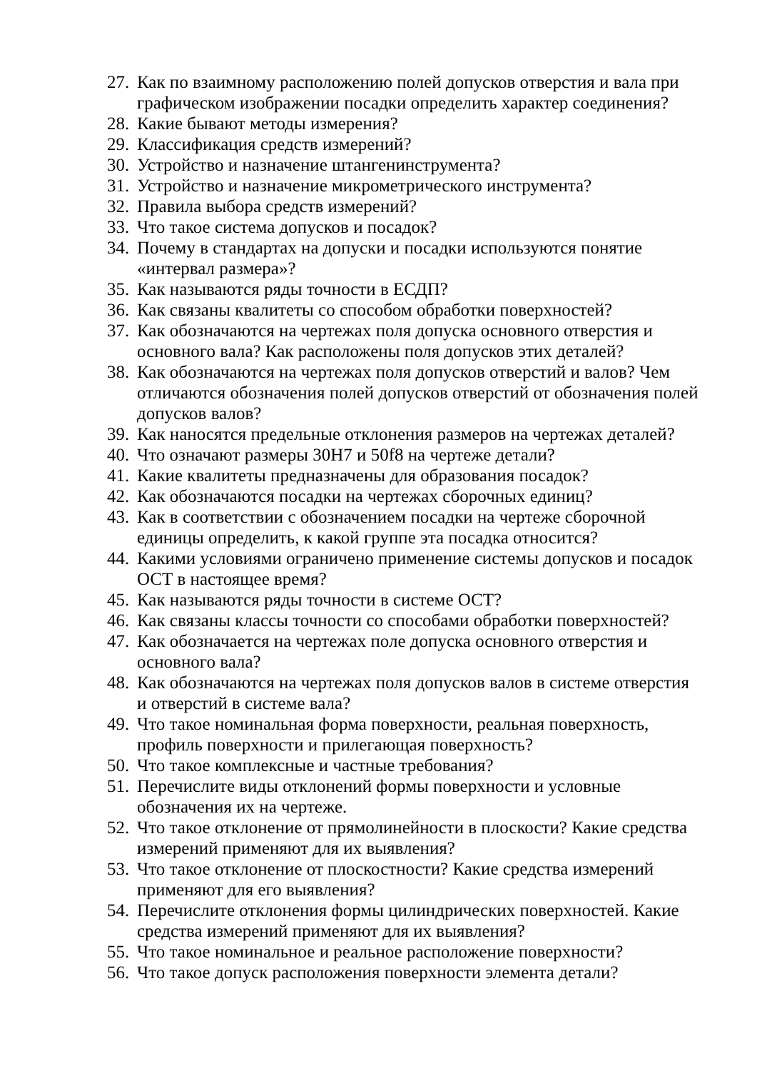27. Как по взаимному расположению полей допусков отверстия и вала при графическом изображении посадки определить характер соединения?
28. Какие бывают методы измерения?
29. Классификация средств измерений?
30. Устройство и назначение штангенинструмента?
31. Устройство и назначение микрометрического инструмента?
32. Правила выбора средств измерений?
33. Что такое система допусков и посадок?
34. Почему в стандартах на допуски и посадки используются понятие «интервал размера»?
35. Как называются ряды точности в ЕСДП?
36. Как связаны квалитеты со способом обработки поверхностей?
37. Как обозначаются на чертежах поля допуска основного отверстия и основного вала? Как расположены поля допусков этих деталей?
38. Как обозначаются на чертежах поля допусков отверстий и валов? Чем отличаются обозначения полей допусков отверстий от обозначения полей допусков валов?
39. Как наносятся предельные отклонения размеров на чертежах деталей?
40. Что означают размеры 30H7 и 50f8 на чертеже детали?
41. Какие квалитеты предназначены для образования посадок?
42. Как обозначаются посадки на чертежах сборочных единиц?
43. Как в соответствии с обозначением посадки на чертеже сборочной единицы определить, к какой группе эта посадка относится?
44. Какими условиями ограничено применение системы допусков и посадок ОСТ в настоящее время?
45. Как называются ряды точности в системе ОСТ?
46. Как связаны классы точности со способами обработки поверхностей?
47. Как обозначается на чертежах поле допуска основного отверстия и основного вала?
48. Как обозначаются на чертежах поля допусков валов в системе отверстия и отверстий в системе вала?
49. Что такое номинальная форма поверхности, реальная поверхность, профиль поверхности и прилегающая поверхность?
50. Что такое комплексные и частные требования?
51. Перечислите виды отклонений формы поверхности и условные обозначения их на чертеже.
52. Что такое отклонение от прямолинейности в плоскости? Какие средства измерений применяют для их выявления?
53. Что такое отклонение от плоскостности? Какие средства измерений применяют для его выявления?
54. Перечислите отклонения формы цилиндрических поверхностей. Какие средства измерений применяют для их выявления?
55. Что такое номинальное и реальное расположение поверхности?
56. Что такое допуск расположения поверхности элемента детали?